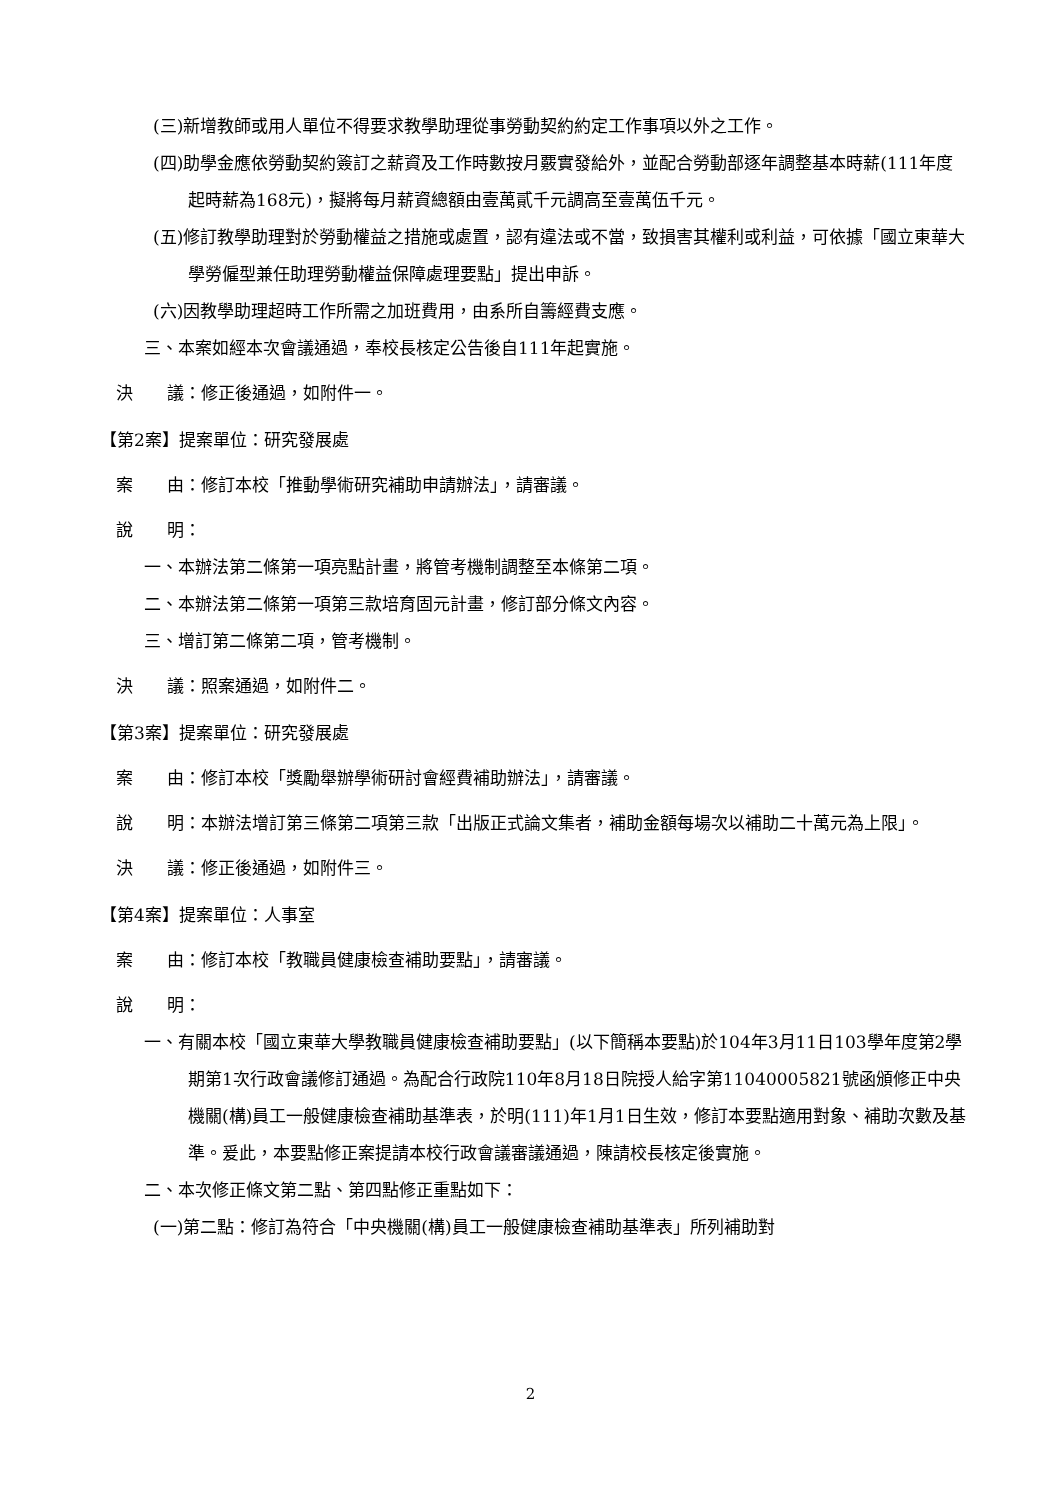(三)新增教師或用人單位不得要求教學助理從事勞動契約約定工作事項以外之工作。
(四)助學金應依勞動契約簽訂之薪資及工作時數按月覈實發給外，並配合勞動部逐年調整基本時薪(111年度起時薪為168元)，擬將每月薪資總額由壹萬貳千元調高至壹萬伍千元。
(五)修訂教學助理對於勞動權益之措施或處置，認有違法或不當，致損害其權利或利益，可依據「國立東華大學勞僱型兼任助理勞動權益保障處理要點」提出申訴。
(六)因教學助理超時工作所需之加班費用，由系所自籌經費支應。
三、本案如經本次會議通過，奉校長核定公告後自111年起實施。
決　　議：修正後通過，如附件一。
【第2案】提案單位：研究發展處
案　　由：修訂本校「推動學術研究補助申請辦法」，請審議。
說　　明：
一、本辦法第二條第一項亮點計畫，將管考機制調整至本條第二項。
二、本辦法第二條第一項第三款培育固元計畫，修訂部分條文內容。
三、增訂第二條第二項，管考機制。
決　　議：照案通過，如附件二。
【第3案】提案單位：研究發展處
案　　由：修訂本校「獎勵舉辦學術研討會經費補助辦法」，請審議。
說　　明：本辦法增訂第三條第二項第三款「出版正式論文集者，補助金額每場次以補助二十萬元為上限」。
決　　議：修正後通過，如附件三。
【第4案】提案單位：人事室
案　　由：修訂本校「教職員健康檢查補助要點」，請審議。
說　　明：
一、有關本校「國立東華大學教職員健康檢查補助要點」(以下簡稱本要點)於104年3月11日103學年度第2學期第1次行政會議修訂通過。為配合行政院110年8月18日院授人給字第11040005821號函頒修正中央機關(構)員工一般健康檢查補助基準表，於明(111)年1月1日生效，修訂本要點適用對象、補助次數及基準。爰此，本要點修正案提請本校行政會議審議通過，陳請校長核定後實施。
二、本次修正條文第二點、第四點修正重點如下：
(一)第二點：修訂為符合「中央機關(構)員工一般健康檢查補助基準表」所列補助對
2